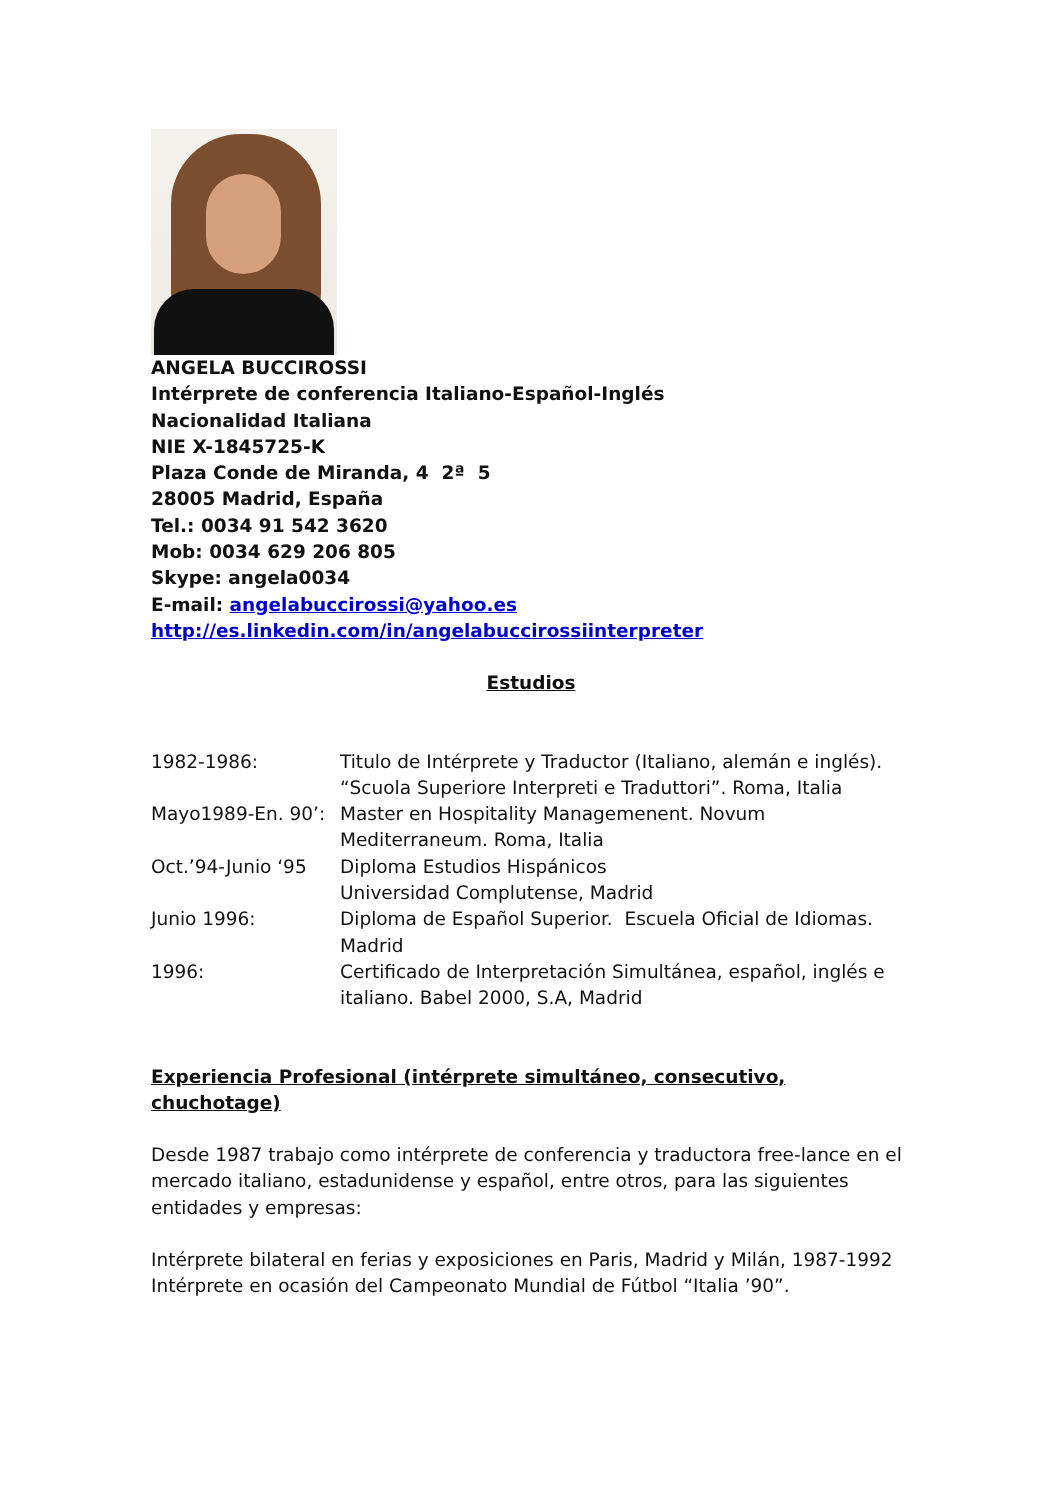ANGELA BUCCIROSSI
Intérprete de conferencia Italiano-Español-Inglés
Nacionalidad Italiana
NIE X-1845725-K
Plaza Conde de Miranda, 4 2ª 5
28005 Madrid, España
Tel.: 0034 91 542 3620
Mob: 0034 629 206 805
Skype: angela0034
E-mail: angelabuccirossi@yahoo.es
http://es.linkedin.com/in/angelabuccirossiinterpreter
Estudios
1982-1986: Titulo de Intérprete y Traductor (Italiano, alemán e inglés). “Scuola Superiore Interpreti e Traduttori”. Roma, Italia
Mayo1989-En. 90’: Master en Hospitality Managemenent. Novum Mediterraneum. Roma, Italia
Oct.’94-Junio ‘95 Diploma Estudios Hispánicos
Universidad Complutense, Madrid
Junio 1996: Diploma de Español Superior. Escuela Oficial de Idiomas. Madrid
1996: Certificado de Interpretación Simultánea, español, inglés e italiano. Babel 2000, S.A, Madrid
Experiencia Profesional (intérprete simultáneo, consecutivo, chuchotage)
Desde 1987 trabajo como intérprete de conferencia y traductora free-lance en el mercado italiano, estadunidense y español, entre otros, para las siguientes entidades y empresas:
Intérprete bilateral en ferias y exposiciones en Paris, Madrid y Milán, 1987-1992
Intérprete en ocasión del Campeonato Mundial de Fútbol “Italia ’90”.